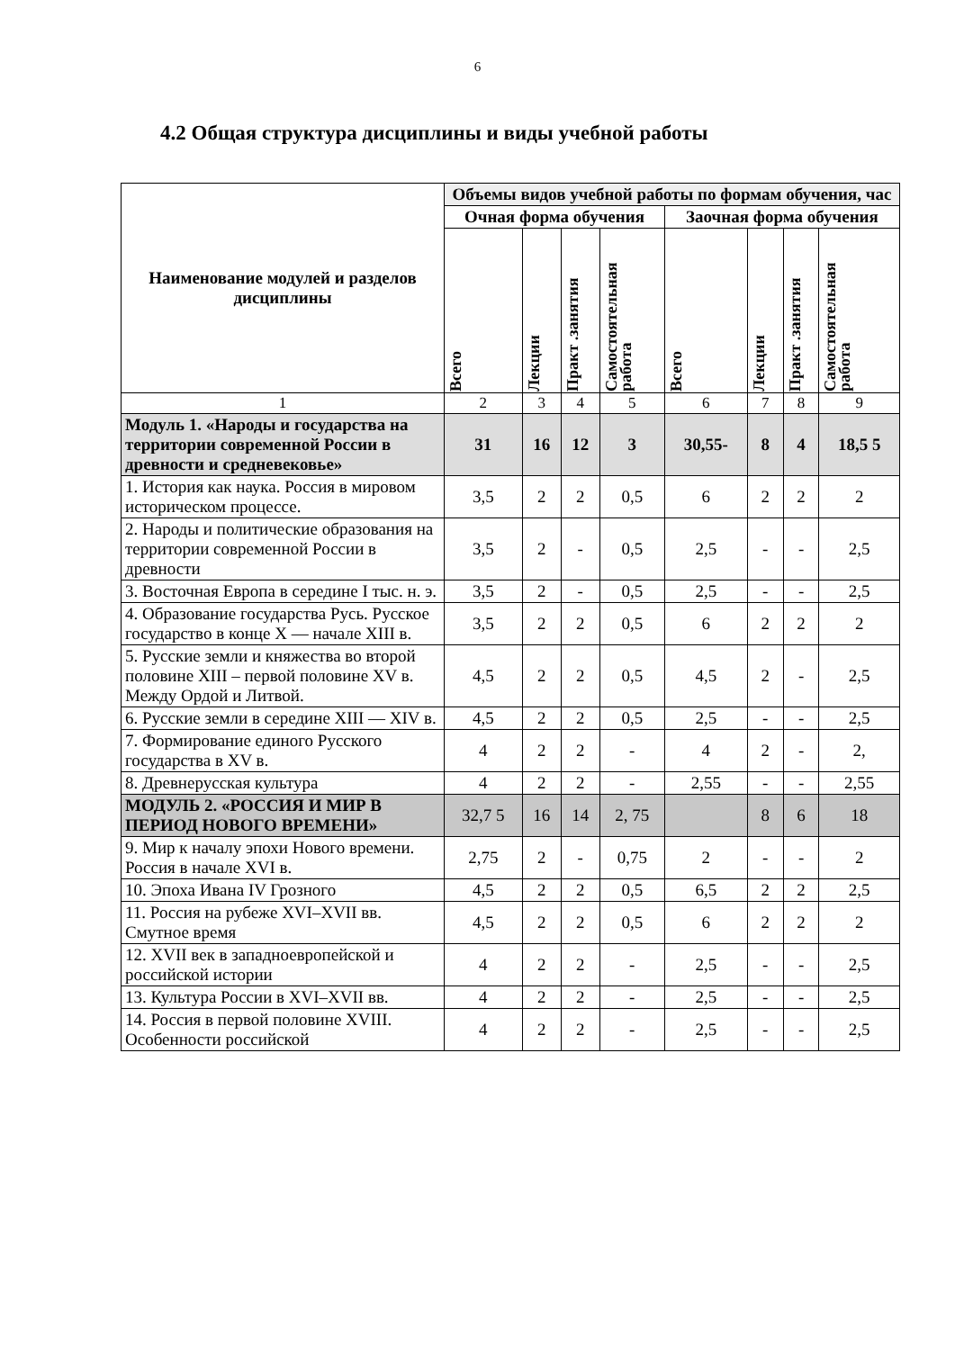6
4.2 Общая структура дисциплины и виды учебной работы
| Наименование модулей и разделов дисциплины | Объемы видов учебной работы по формам обучения, час | | | | | | | |
| --- | --- | --- | --- | --- | --- | --- | --- | --- |
| | Очная форма обучения | | | | Заочная форма обучения | | | |
| | Всего | Лекции | Практ .занятия | Самостоятельная работа | Всего | Лекции | Практ .занятия | Самостоятельная работа |
| 1 | 2 | 3 | 4 | 5 | 6 | 7 | 8 | 9 |
| Модуль 1. «Народы и государства на территории современной России в древности и средневековье» | 31 | 16 | 12 | 3 | 30,55- | 8 | 4 | 18,5 5 |
| 1. История как наука. Россия в мировом историческом процессе. | 3,5 | 2 | 2 | 0,5 | 6 | 2 | 2 | 2 |
| 2. Народы и политические образования на территории современной России в древности | 3,5 | 2 | - | 0,5 | 2,5 | - | - | 2,5 |
| 3. Восточная Европа в середине I тыс. н. э. | 3,5 | 2 | - | 0,5 | 2,5 | - | - | 2,5 |
| 4. Образование государства Русь. Русское государство в конце X — начале XIII в. | 3,5 | 2 | 2 | 0,5 | 6 | 2 | 2 | 2 |
| 5. Русские земли и княжества во второй половине XIII – первой половине XV в. Между Ордой и Литвой. | 4,5 | 2 | 2 | 0,5 | 4,5 | 2 | - | 2,5 |
| 6. Русские земли в середине XIII — XIV в. | 4,5 | 2 | 2 | 0,5 | 2,5 | - | - | 2,5 |
| 7. Формирование единого Русского государства в XV в. | 4 | 2 | 2 | - | 4 | 2 | - | 2, |
| 8. Древнерусская культура | 4 | 2 | 2 | - | 2,55 | - | - | 2,55 |
| МОДУЛЬ 2. «РОССИЯ И МИР В ПЕРИОД НОВОГО ВРЕМЕНИ» | 32,7 5 | 16 | 14 | 2, 75 | | 8 | 6 | 18 |
| 9. Мир к началу эпохи Нового времени. Россия в начале XVI в. | 2,75 | 2 | - | 0,75 | 2 | - | - | 2 |
| 10. Эпоха Ивана IV Грозного | 4,5 | 2 | 2 | 0,5 | 6,5 | 2 | 2 | 2,5 |
| 11. Россия на рубеже XVI–XVII вв. Смутное время | 4,5 | 2 | 2 | 0,5 | 6 | 2 | 2 | 2 |
| 12. XVII век в западноевропейской и российской истории | 4 | 2 | 2 | - | 2,5 | - | - | 2,5 |
| 13. Культура России в XVI–XVII вв. | 4 | 2 | 2 | - | 2,5 | - | - | 2,5 |
| 14. Россия в первой половине XVIII. Особенности российской | 4 | 2 | 2 | - | 2,5 | - | - | 2,5 |